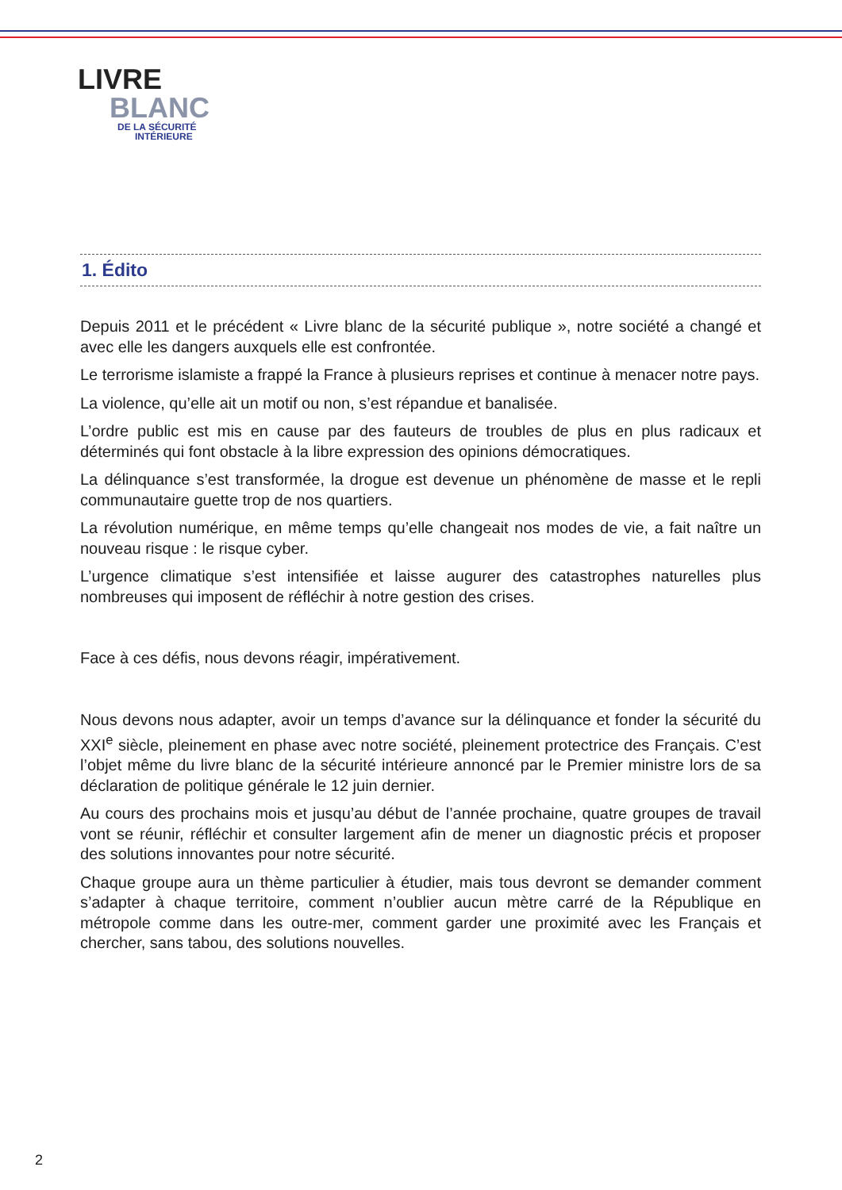LIVRE
BLANC
DE LA SÉCURITÉ
INTÉRIEURE
1. Édito
Depuis 2011 et le précédent « Livre blanc de la sécurité publique », notre société a changé et avec elle les dangers auxquels elle est confrontée.
Le terrorisme islamiste a frappé la France à plusieurs reprises et continue à menacer notre pays.
La violence, qu’elle ait un motif ou non, s’est répandue et banalisée.
L’ordre public est mis en cause par des fauteurs de troubles de plus en plus radicaux et déterminés qui font obstacle à la libre expression des opinions démocratiques.
La délinquance s’est transformée, la drogue est devenue un phénomène de masse et le repli communautaire guette trop de nos quartiers.
La révolution numérique, en même temps qu’elle changeait nos modes de vie, a fait naître un nouveau risque : le risque cyber.
L’urgence climatique s’est intensifiée et laisse augurer des catastrophes naturelles plus nombreuses qui imposent de réfléchir à notre gestion des crises.
Face à ces défis, nous devons réagir, impérativement.
Nous devons nous adapter, avoir un temps d’avance sur la délinquance et fonder la sécurité du XXI<sup>e</sup> siècle, pleinement en phase avec notre société, pleinement protectrice des Français. C’est l’objet même du livre blanc de la sécurité intérieure annoncé par le Premier ministre lors de sa déclaration de politique générale le 12 juin dernier.
Au cours des prochains mois et jusqu’au début de l’année prochaine, quatre groupes de travail vont se réunir, réfléchir et consulter largement afin de mener un diagnostic précis et proposer des solutions innovantes pour notre sécurité.
Chaque groupe aura un thème particulier à étudier, mais tous devront se demander comment s’adapter à chaque territoire, comment n’oublier aucun mètre carré de la République en métropole comme dans les outre-mer, comment garder une proximité avec les Français et chercher, sans tabou, des solutions nouvelles.
2